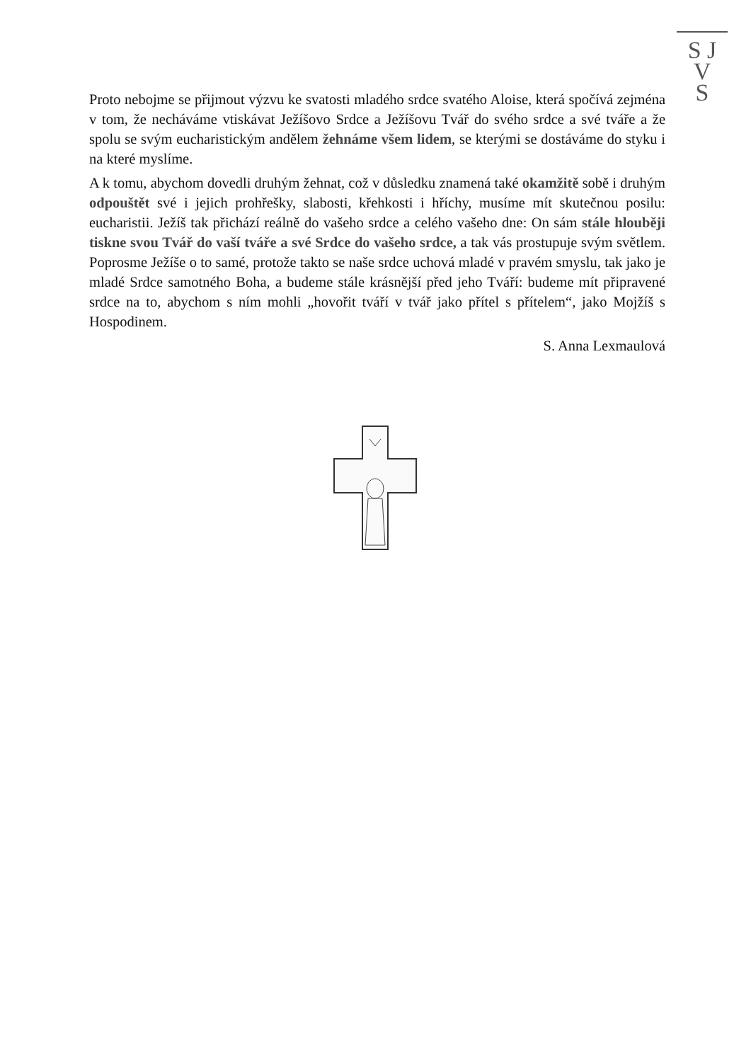S J
V
S
Proto nebojme se přijmout výzvu ke svatosti mladého srdce svatého Aloise, která spočívá zejména v tom, že necháváme vtiskávat Ježíšovo Srdce a Ježíšovu Tvář do svého srdce a své tváře a že spolu se svým eucharistickým andělem žehnáme všem lidem, se kterými se dostáváme do styku i na které myslíme.
A k tomu, abychom dovedli druhým žehnat, což v důsledku znamená také okamžitě sobě i druhým odpouštět své i jejich prohřešky, slabosti, křehkosti i hříchy, musíme mít skutečnou posilu: eucharistii. Ježíš tak přichází reálně do vašeho srdce a celého vašeho dne: On sám stále hlouběji tiskne svou Tvář do vaší tváře a své Srdce do vašeho srdce, a tak vás prostupuje svým světlem. Poprosme Ježíše o to samé, protože takto se naše srdce uchová mladé v pravém smyslu, tak jako je mladé Srdce samotného Boha, a budeme stále krásnější před jeho Tváří: budeme mít připravené srdce na to, abychom s ním mohli „hovořit tváří v tvář jako přítel s přítelem“, jako Mojžíš s Hospodinem.
S. Anna Lexmaulová